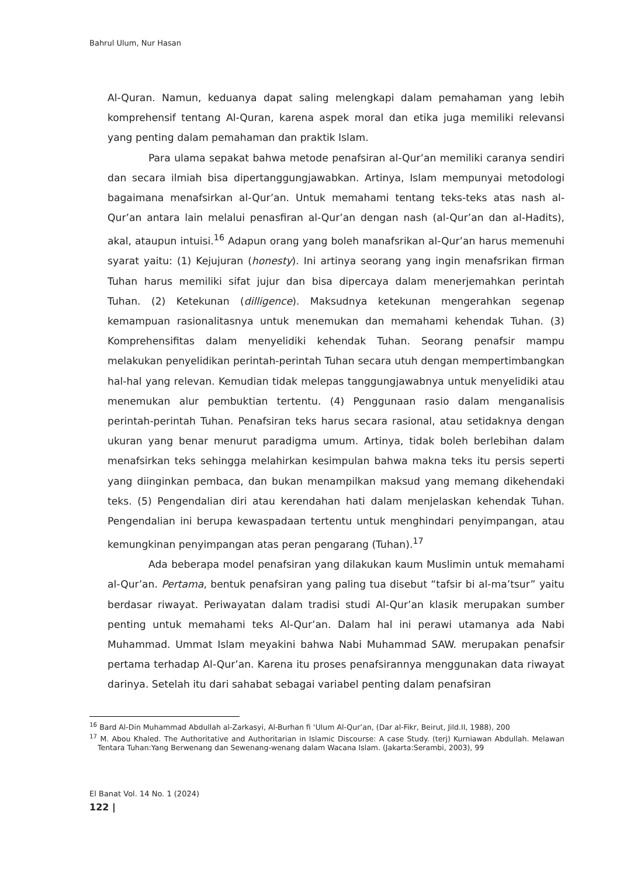Bahrul Ulum, Nur Hasan
Al-Quran. Namun, keduanya dapat saling melengkapi dalam pemahaman yang lebih komprehensif tentang Al-Quran, karena aspek moral dan etika juga memiliki relevansi yang penting dalam pemahaman dan praktik Islam.
Para ulama sepakat bahwa metode penafsiran al-Qur’an memiliki caranya sendiri dan secara ilmiah bisa dipertanggungjawabkan. Artinya, Islam mempunyai metodologi bagaimana menafsirkan al-Qur’an. Untuk memahami tentang teks-teks atas nash al-Qur’an antara lain melalui penasfiran al-Qur’an dengan nash (al-Qur’an dan al-Hadits), akal, ataupun intuisi.<sup>16</sup> Adapun orang yang boleh manafsrikan al-Qur’an harus memenuhi syarat yaitu: (1) Kejujuran (honesty). Ini artinya seorang yang ingin menafsrikan firman Tuhan harus memiliki sifat jujur dan bisa dipercaya dalam menerjemahkan perintah Tuhan. (2) Ketekunan (dilligence). Maksudnya ketekunan mengerahkan segenap kemampuan rasionalitasnya untuk menemukan dan memahami kehendak Tuhan. (3) Komprehensifitas dalam menyelidiki kehendak Tuhan. Seorang penafsir mampu melakukan penyelidikan perintah-perintah Tuhan secara utuh dengan mempertimbangkan hal-hal yang relevan. Kemudian tidak melepas tanggungjawabnya untuk menyelidiki atau menemukan alur pembuktian tertentu. (4) Penggunaan rasio dalam menganalisis perintah-perintah Tuhan. Penafsiran teks harus secara rasional, atau setidaknya dengan ukuran yang benar menurut paradigma umum. Artinya, tidak boleh berlebihan dalam menafsirkan teks sehingga melahirkan kesimpulan bahwa makna teks itu persis seperti yang diinginkan pembaca, dan bukan menampilkan maksud yang memang dikehendaki teks. (5) Pengendalian diri atau kerendahan hati dalam menjelaskan kehendak Tuhan. Pengendalian ini berupa kewaspadaan tertentu untuk menghindari penyimpangan, atau kemungkinan penyimpangan atas peran pengarang (Tuhan).<sup>17</sup>
Ada beberapa model penafsiran yang dilakukan kaum Muslimin untuk memahami al-Qur’an. Pertama, bentuk penafsiran yang paling tua disebut “tafsir bi al-ma’tsur” yaitu berdasar riwayat. Periwayatan dalam tradisi studi Al-Qur’an klasik merupakan sumber penting untuk memahami teks Al-Qur’an. Dalam hal ini perawi utamanya ada Nabi Muhammad. Ummat Islam meyakini bahwa Nabi Muhammad SAW. merupakan penafsir pertama terhadap Al-Qur’an. Karena itu proses penafsirannya menggunakan data riwayat darinya. Setelah itu dari sahabat sebagai variabel penting dalam penafsiran
<sup>16</sup> Bard Al-Din Muhammad Abdullah al-Zarkasyi, Al-Burhan fi ‘Ulum Al-Qur’an, (Dar al-Fikr, Beirut, Jild.II, 1988), 200
<sup>17</sup> M. Abou Khaled. The Authoritative and Authoritarian in Islamic Discourse: A case Study. (terj) Kurniawan Abdullah. Melawan Tentara Tuhan:Yang Berwenang dan Sewenang-wenang dalam Wacana Islam. (Jakarta:Serambi, 2003), 99
El Banat Vol. 14 No. 1 (2024)
122 |